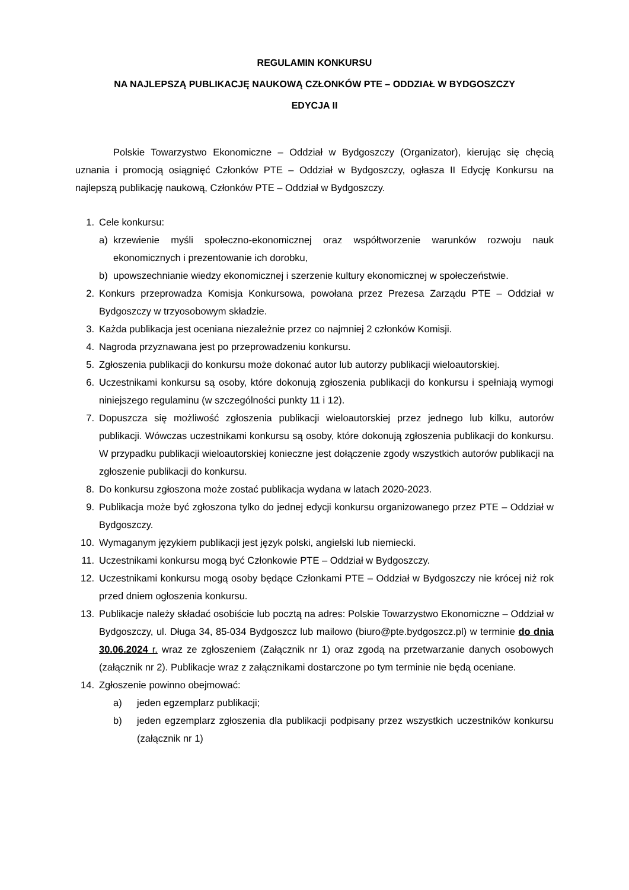REGULAMIN KONKURSU
NA NAJLEPSZĄ PUBLIKACJĘ NAUKOWĄ CZŁONKÓW PTE – ODDZIAŁ W BYDGOSZCZY
EDYCJA II
Polskie Towarzystwo Ekonomiczne – Oddział w Bydgoszczy (Organizator), kierując się chęcią uznania i promocją osiągnięć Członków PTE – Oddział w Bydgoszczy, ogłasza II Edycję Konkursu na najlepszą publikację naukową, Członków PTE – Oddział w Bydgoszczy.
1. Cele konkursu:
a) krzewienie myśli społeczno-ekonomicznej oraz współtworzenie warunków rozwoju nauk ekonomicznych i prezentowanie ich dorobku,
b) upowszechnianie wiedzy ekonomicznej i szerzenie kultury ekonomicznej w społeczeństwie.
2. Konkurs przeprowadza Komisja Konkursowa, powołana przez Prezesa Zarządu PTE – Oddział w Bydgoszczy w trzyosobowym składzie.
3. Każda publikacja jest oceniana niezależnie przez co najmniej 2 członków Komisji.
4. Nagroda przyznawana jest po przeprowadzeniu konkursu.
5. Zgłoszenia publikacji do konkursu może dokonać autor lub autorzy publikacji wieloautorskiej.
6. Uczestnikami konkursu są osoby, które dokonują zgłoszenia publikacji do konkursu i spełniają wymogi niniejszego regulaminu (w szczególności punkty 11 i 12).
7. Dopuszcza się możliwość zgłoszenia publikacji wieloautorskiej przez jednego lub kilku, autorów publikacji. Wówczas uczestnikami konkursu są osoby, które dokonują zgłoszenia publikacji do konkursu. W przypadku publikacji wieloautorskiej konieczne jest dołączenie zgody wszystkich autorów publikacji na zgłoszenie publikacji do konkursu.
8. Do konkursu zgłoszona może zostać publikacja wydana w latach 2020-2023.
9. Publikacja może być zgłoszona tylko do jednej edycji konkursu organizowanego przez PTE – Oddział w Bydgoszczy.
10. Wymaganym językiem publikacji jest język polski, angielski lub niemiecki.
11. Uczestnikami konkursu mogą być Członkowie PTE – Oddział w Bydgoszczy.
12. Uczestnikami konkursu mogą osoby będące Członkami PTE – Oddział w Bydgoszczy nie krócej niż rok przed dniem ogłoszenia konkursu.
13. Publikacje należy składać osobiście lub pocztą na adres: Polskie Towarzystwo Ekonomiczne – Oddział w Bydgoszczy, ul. Długa 34, 85-034 Bydgoszcz lub mailowo (biuro@pte.bydgoszcz.pl) w terminie do dnia 30.06.2024 r. wraz ze zgłoszeniem (Załącznik nr 1) oraz zgodą na przetwarzanie danych osobowych (załącznik nr 2). Publikacje wraz z załącznikami dostarczone po tym terminie nie będą oceniane.
14. Zgłoszenie powinno obejmować:
a) jeden egzemplarz publikacji;
b) jeden egzemplarz zgłoszenia dla publikacji podpisany przez wszystkich uczestników konkursu (załącznik nr 1)